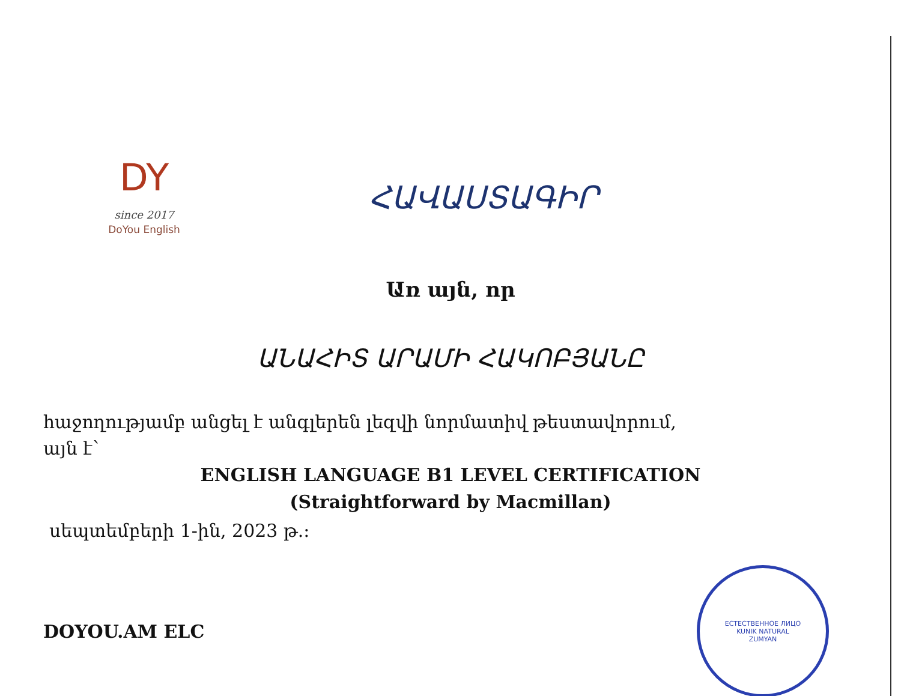DY
since 2017
DoYou English
ՀԱՎԱՍՏԱԳԻՐ
Առ այն, որ
ԱՆԱՀԻՏ ԱՐԱՄԻ ՀԱԿՈԲՅԱՆԸ
հաջողությամբ անցել է անգլերեն լեզվի նորմատիվ թեստավորում,
այն է՝
ENGLISH LANGUAGE B1 LEVEL CERTIFICATION
(Straightforward by Macmillan)
սեպտեմբերի 1-ին, 2023 թ.։
DOYOU.AM ELC
ЕСТЕСТВЕННОЕ ЛИЦО
KUNIK NATURAL
ZUMYAN